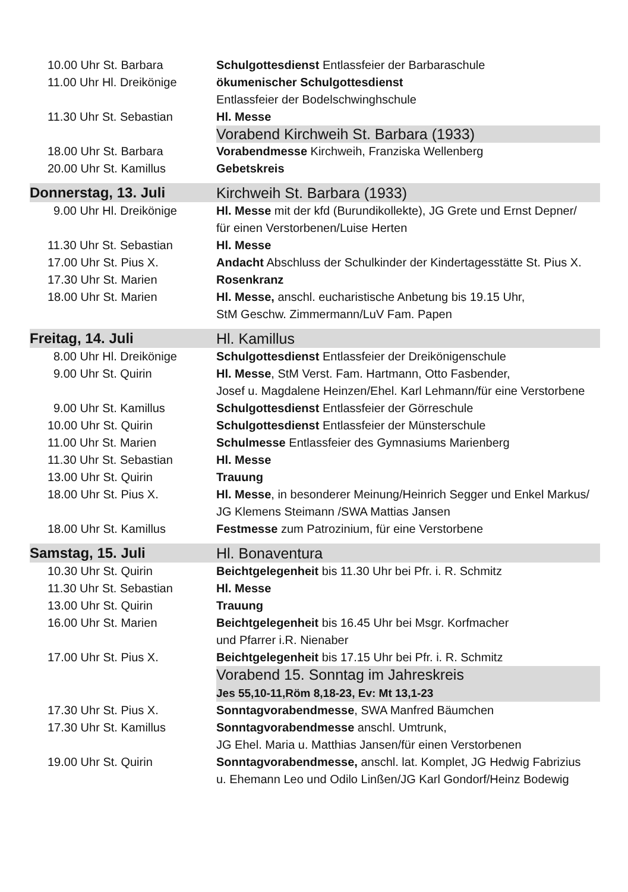| 10.00 Uhr St. Barbara | Schulgottesdienst Entlassfeier der Barbaraschule |
| 11.00 Uhr Hl. Dreikönige | ökumenischer Schulgottesdienst Entlassfeier der Bodelschwinghschule |
| 11.30 Uhr St. Sebastian | Hl. Messe |
| | Vorabend Kirchweih St. Barbara (1933) |
| 18.00 Uhr St. Barbara | Vorabendmesse Kirchweih, Franziska Wellenberg |
| 20.00 Uhr St. Kamillus | Gebetskreis |
| Donnerstag, 13. Juli | Kirchweih St. Barbara (1933) |
| 9.00 Uhr Hl. Dreikönige | Hl. Messe mit der kfd (Burundikollekte), JG Grete und Ernst Depner/ für einen Verstorbenen/Luise Herten |
| 11.30 Uhr St. Sebastian | Hl. Messe |
| 17.00 Uhr St. Pius X. | Andacht Abschluss der Schulkinder der Kindertagesstätte St. Pius X. |
| 17.30 Uhr St. Marien | Rosenkranz |
| 18.00 Uhr St. Marien | Hl. Messe, anschl. eucharistische Anbetung bis 19.15 Uhr, StM Geschw. Zimmermann/LuV Fam. Papen |
| Freitag, 14. Juli | Hl. Kamillus |
| 8.00 Uhr Hl. Dreikönige | Schulgottesdienst Entlassfeier der Dreikönigenschule |
| 9.00 Uhr St. Quirin | Hl. Messe , StM Verst. Fam. Hartmann, Otto Fasbender, Josef u. Magdalene Heinzen/Ehel. Karl Lehmann/für eine Verstorbene |
| 9.00 Uhr St. Kamillus | Schulgottesdienst Entlassfeier der Görreschule |
| 10.00 Uhr St. Quirin | Schulgottesdienst Entlassfeier der Münsterschule |
| 11.00 Uhr St. Marien | Schulmesse Entlassfeier des Gymnasiums Marienberg |
| 11.30 Uhr St. Sebastian | Hl. Messe |
| 13.00 Uhr St. Quirin | Trauung |
| 18.00 Uhr St. Pius X. | Hl. Messe , in besonderer Meinung/Heinrich Segger und Enkel Markus/ JG Klemens Steimann /SWA Mattias Jansen |
| 18.00 Uhr St. Kamillus | Festmesse zum Patrozinium, für eine Verstorbene |
| Samstag, 15. Juli | Hl. Bonaventura |
| 10.30 Uhr St. Quirin | Beichtgelegenheit bis 11.30 Uhr bei Pfr. i. R. Schmitz |
| 11.30 Uhr St. Sebastian | Hl. Messe |
| 13.00 Uhr St. Quirin | Trauung |
| 16.00 Uhr St. Marien | Beichtgelegenheit bis 16.45 Uhr bei Msgr. Korfmacher und Pfarrer i.R. Nienaber |
| 17.00 Uhr St. Pius X. | Beichtgelegenheit bis 17.15 Uhr bei Pfr. i. R. Schmitz |
| | Vorabend 15. Sonntag im Jahreskreis Jes 55,10-11,Röm 8,18-23, Ev: Mt 13,1-23 |
| 17.30 Uhr St. Pius X. | Sonntagvorabendmesse , SWA Manfred Bäumchen |
| 17.30 Uhr St. Kamillus | Sonntagvorabendmesse anschl. Umtrunk, JG Ehel. Maria u. Matthias Jansen/für einen Verstorbenen |
| 19.00 Uhr St. Quirin | Sonntagvorabendmesse, anschl. lat. Komplet, JG Hedwig Fabrizius u. Ehemann Leo und Odilo Linßen/JG Karl Gondorf/Heinz Bodewig |